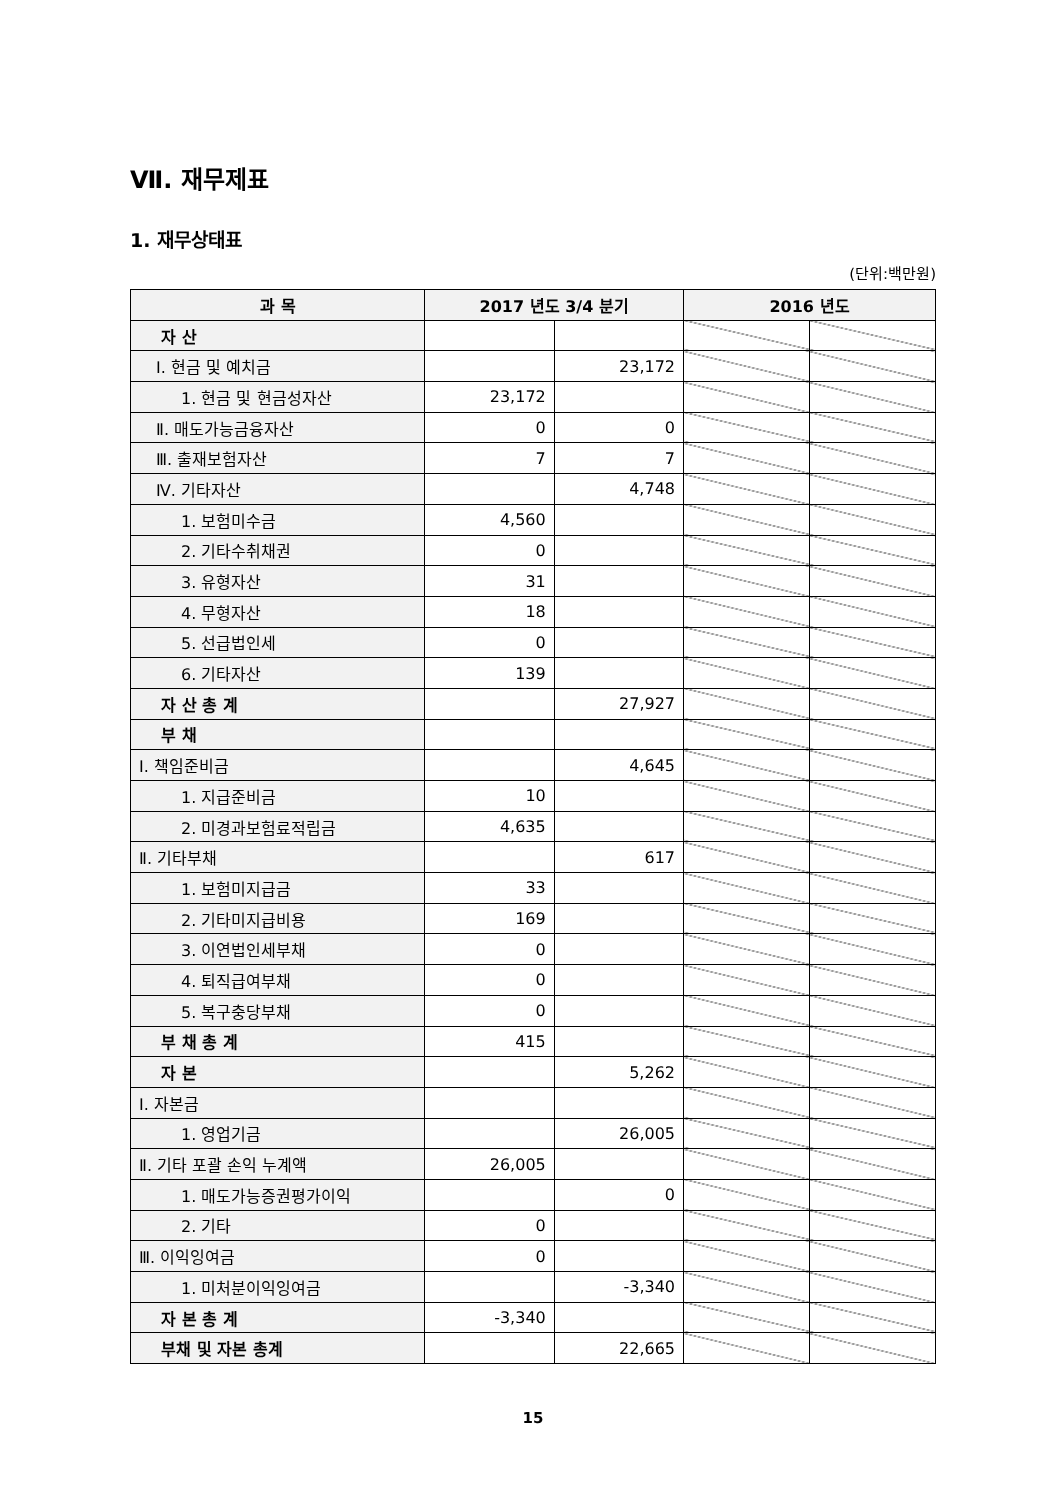Ⅶ. 재무제표
1. 재무상태표
(단위:백만원)
| 과 목 | 2017 년도 3/4 분기 | | 2016 년도 | |
| --- | --- | --- | --- | --- |
| 자 산 | | | | |
| Ⅰ. 현금 및 예치금 | | 23,172 | | |
| 1. 현금 및 현금성자산 | 23,172 | | | |
| Ⅱ. 매도가능금융자산 | 0 | 0 | | |
| Ⅲ. 출재보험자산 | 7 | 7 | | |
| Ⅳ. 기타자산 | | 4,748 | | |
| 1. 보험미수금 | 4,560 | | | |
| 2. 기타수취채권 | 0 | | | |
| 3. 유형자산 | 31 | | | |
| 4. 무형자산 | 18 | | | |
| 5. 선급법인세 | 0 | | | |
| 6. 기타자산 | 139 | | | |
| 자 산 총 계 | | 27,927 | | |
| 부 채 | | | | |
| Ⅰ. 책임준비금 | | 4,645 | | |
| 1. 지급준비금 | 10 | | | |
| 2. 미경과보험료적립금 | 4,635 | | | |
| Ⅱ. 기타부채 | | 617 | | |
| 1. 보험미지급금 | 33 | | | |
| 2. 기타미지급비용 | 169 | | | |
| 3. 이연법인세부채 | 0 | | | |
| 4. 퇴직급여부채 | 0 | | | |
| 5. 복구충당부채 | 0 | | | |
| 부 채 총 계 | 415 | | | |
| 자 본 | | 5,262 | | |
| Ⅰ. 자본금 | | | | |
| 1. 영업기금 | | 26,005 | | |
| Ⅱ. 기타 포괄 손익 누계액 | 26,005 | | | |
| 1. 매도가능증권평가이익 | | 0 | | |
| 2. 기타 | 0 | | | |
| Ⅲ. 이익잉여금 | 0 | | | |
| 1. 미처분이익잉여금 | | -3,340 | | |
| 자 본 총 계 | -3,340 | | | |
| 부채 및 자본 총계 | | 22,665 | | |
15